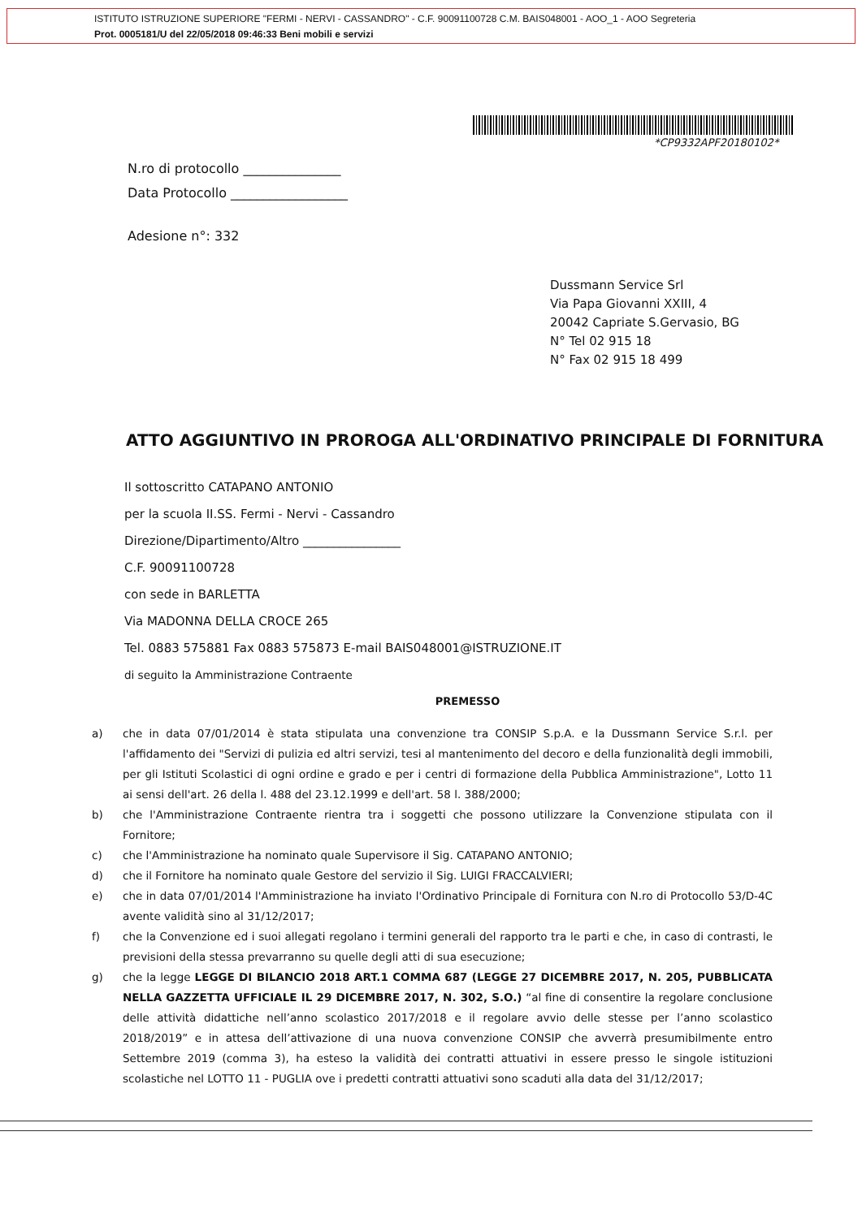ISTITUTO ISTRUZIONE SUPERIORE "FERMI - NERVI - CASSANDRO" - C.F. 90091100728 C.M. BAIS048001 - AOO_1 - AOO Segreteria
Prot. 0005181/U del 22/05/2018 09:46:33 Beni mobili e servizi
*CP9332APF20180102*
N.ro di protocollo _______________
Data Protocollo __________________
Adesione n°: 332
Dussmann Service Srl
Via Papa Giovanni XXIII, 4
20042 Capriate S.Gervasio, BG
N° Tel 02 915 18
N° Fax 02 915 18 499
ATTO AGGIUNTIVO IN PROROGA ALL'ORDINATIVO PRINCIPALE DI FORNITURA
Il sottoscritto CATAPANO ANTONIO
per la scuola II.SS. Fermi - Nervi - Cassandro
Direzione/Dipartimento/Altro ________________
C.F. 90091100728
con sede in BARLETTA
Via MADONNA DELLA CROCE 265
Tel. 0883 575881 Fax 0883 575873 E-mail BAIS048001@ISTRUZIONE.IT
di seguito la Amministrazione Contraente
PREMESSO
a) che in data 07/01/2014 è stata stipulata una convenzione tra CONSIP S.p.A. e la Dussmann Service S.r.l. per l'affidamento dei "Servizi di pulizia ed altri servizi, tesi al mantenimento del decoro e della funzionalità degli immobili, per gli Istituti Scolastici di ogni ordine e grado e per i centri di formazione della Pubblica Amministrazione", Lotto 11 ai sensi dell'art. 26 della l. 488 del 23.12.1999 e dell'art. 58 l. 388/2000;
b) che l'Amministrazione Contraente rientra tra i soggetti che possono utilizzare la Convenzione stipulata con il Fornitore;
c) che l'Amministrazione ha nominato quale Supervisore il Sig. CATAPANO ANTONIO;
d) che il Fornitore ha nominato quale Gestore del servizio il Sig. LUIGI FRACCALVIERI;
e) che in data 07/01/2014 l'Amministrazione ha inviato l'Ordinativo Principale di Fornitura con N.ro di Protocollo 53/D-4C avente validità sino al 31/12/2017;
f) che la Convenzione ed i suoi allegati regolano i termini generali del rapporto tra le parti e che, in caso di contrasti, le previsioni della stessa prevarranno su quelle degli atti di sua esecuzione;
g) che la legge LEGGE DI BILANCIO 2018 ART.1 COMMA 687 (LEGGE 27 DICEMBRE 2017, N. 205, PUBBLICATA NELLA GAZZETTA UFFICIALE IL 29 DICEMBRE 2017, N. 302, S.O.) “al fine di consentire la regolare conclusione delle attività didattiche nell’anno scolastico 2017/2018 e il regolare avvio delle stesse per l’anno scolastico 2018/2019” e in attesa dell’attivazione di una nuova convenzione CONSIP che avverrà presumibilmente entro Settembre 2019 (comma 3), ha esteso la validità dei contratti attuativi in essere presso le singole istituzioni scolastiche nel LOTTO 11 - PUGLIA ove i predetti contratti attuativi sono scaduti alla data del 31/12/2017;